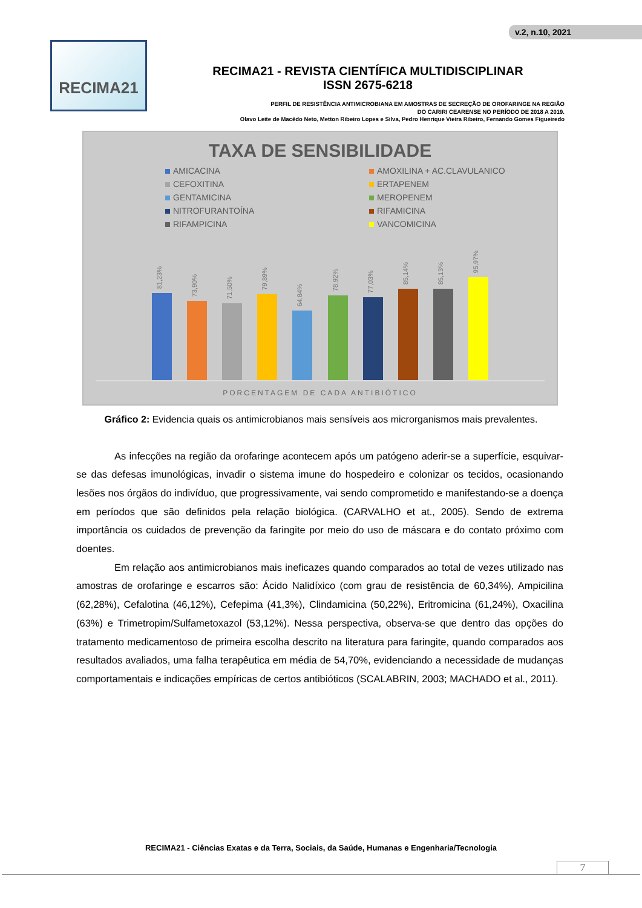v.2, n.10, 2021
RECIMA21
RECIMA21 - REVISTA CIENTÍFICA MULTIDISCIPLINAR
ISSN 2675-6218
PERFIL DE RESISTÊNCIA ANTIMICROBIANA EM AMOSTRAS DE SECREÇÃO DE OROFARINGE NA REGIÃO
DO CARIRI CEARENSE NO PERÍODO DE 2018 A 2019.
Olavo Leite de Macêdo Neto, Metton Ribeiro Lopes e Silva, Pedro Henrique Vieira Ribeiro, Fernando Gomes Figueiredo
TAXA DE SENSIBILIDADE
AMICACINA
AMOXILINA + AC.CLAVULANICO
CEFOXITINA
ERTAPENEM
GENTAMICINA
MEROPENEM
NITROFURANTOÍNA
RIFAMICINA
RIFAMPICINA
VANCOMICINA
81,23%
73,90%
71,50%
79,89%
64,84%
78,92%
77,03%
85,14%
85,13%
95,97%
PORCENTAGEM DE CADA ANTIBIÓTICO
Gráfico 2: Evidencia quais os antimicrobianos mais sensíveis aos microrganismos mais prevalentes.
As infecções na região da orofaringe acontecem após um patógeno aderir-se a superfície, esquivar-se das defesas imunológicas, invadir o sistema imune do hospedeiro e colonizar os tecidos, ocasionando lesões nos órgãos do indivíduo, que progressivamente, vai sendo comprometido e manifestando-se a doença em períodos que são definidos pela relação biológica. (CARVALHO et at., 2005). Sendo de extrema importância os cuidados de prevenção da faringite por meio do uso de máscara e do contato próximo com doentes.
Em relação aos antimicrobianos mais ineficazes quando comparados ao total de vezes utilizado nas amostras de orofaringe e escarros são: Ácido Nalidíxico (com grau de resistência de 60,34%), Ampicilina (62,28%), Cefalotina (46,12%), Cefepima (41,3%), Clindamicina (50,22%), Eritromicina (61,24%), Oxacilina (63%) e Trimetropim/Sulfametoxazol (53,12%). Nessa perspectiva, observa-se que dentro das opções do tratamento medicamentoso de primeira escolha descrito na literatura para faringite, quando comparados aos resultados avaliados, uma falha terapêutica em média de 54,70%, evidenciando a necessidade de mudanças comportamentais e indicações empíricas de certos antibióticos (SCALABRIN, 2003; MACHADO et al., 2011).
RECIMA21 - Ciências Exatas e da Terra, Sociais, da Saúde, Humanas e Engenharia/Tecnologia
7